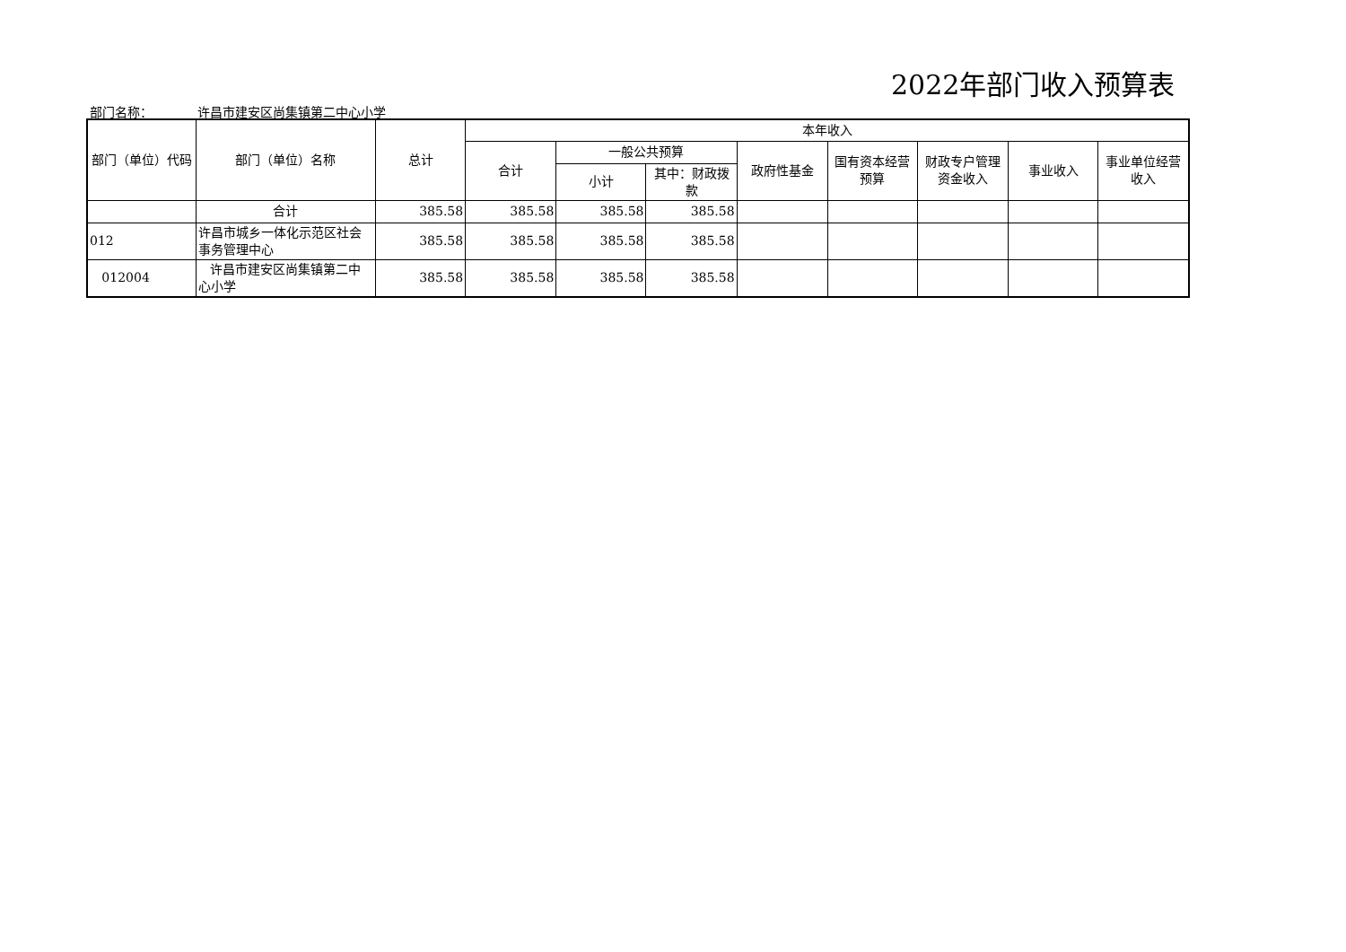2022年部门收入预算表
部门名称： 许昌市建安区尚集镇第二中心小学
| 部门（单位）代码 | 部门（单位）名称 | 总计 | 本年收入 | | | | | | | |
| --- | --- | --- | --- | --- | --- | --- | --- | --- | --- | --- |
| | | | 合计 | 一般公共预算 | | 政府性基金 | 国有资本经营预算 | 财政专户管理资金收入 | 事业收入 | 事业单位经营收入 |
| | | | | 小计 | 其中：财政拨款 | | | | | |
| | 合计 | 385.58 | 385.58 | 385.58 | 385.58 | | | | | |
| 012 | 许昌市城乡一体化示范区社会事务管理中心 | 385.58 | 385.58 | 385.58 | 385.58 | | | | | |
| 012004 | 许昌市建安区尚集镇第二中心小学 | 385.58 | 385.58 | 385.58 | 385.58 | | | | | |